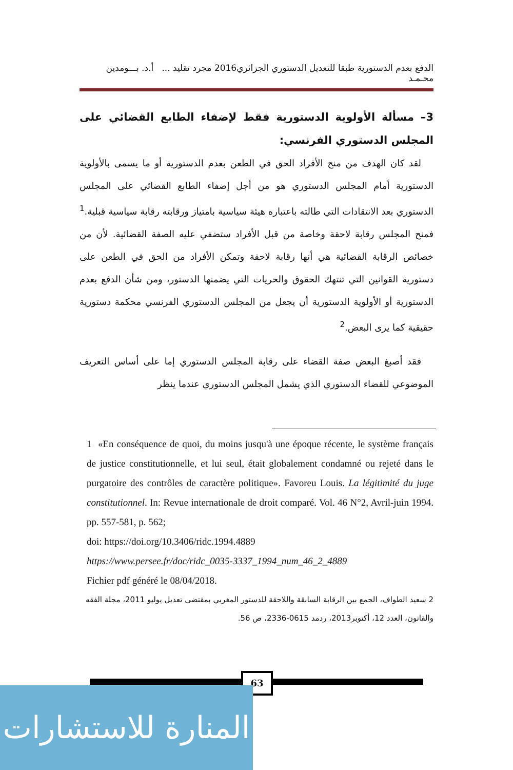الدفع بعدم الدستورية طبقا للتعديل الدستوري الجزائري2016 مجرد تقليد ... أ.د. بـــومدين محـمـد
3– مسألة الأولوية الدستورية فقط لإضفاء الطابع القضائي على المجلس الدستوري الفرنسي:
لقد كان الهدف من منح الأفراد الحق في الطعن بعدم الدستورية أو ما يسمى بالأولوية الدستورية أمام المجلس الدستوري هو من أجل إضفاء الطابع القضائي على المجلس الدستوري بعد الانتقادات التي طالته باعتباره هيئة سياسية بامتياز ورقابته رقابة سياسية قبلية.<sup>1</sup> فمنح المجلس رقابة لاحقة وخاصة من قبل الأفراد ستضفي عليه الصفة القضائية. لأن من خصائص الرقابة القضائية هي أنها رقابة لاحقة وتمكن الأفراد من الحق في الطعن على دستورية القوانين التي تنتهك الحقوق والحريات التي يضمنها الدستور، ومن شأن الدفع بعدم الدستورية أو الأولوية الدستورية أن يجعل من المجلس الدستوري الفرنسي محكمة دستورية حقيقية كما يرى البعض.<sup>2</sup>
فقد أصبغ البعض صفة القضاء على رقابة المجلس الدستوري إما على أساس التعريف الموضوعي للقضاء الدستوري الذي يشمل المجلس الدستوري عندما ينظر
1 «En conséquence de quoi, du moins jusqu'à une époque récente, le système français de justice constitutionnelle, et lui seul, était globalement condamné ou rejeté dans le purgatoire des contrôles de caractère politique». Favoreu Louis. La légitimité du juge constitutionnel. In: Revue internationale de droit comparé. Vol. 46 N°2, Avril-juin 1994. pp. 557-581, p. 562;
doi: https://doi.org/10.3406/ridc.1994.4889
https://www.persee.fr/doc/ridc_0035-3337_1994_num_46_2_4889
Fichier pdf généré le 08/04/2018.
2 سعيد الطواف، الجمع بين الرقابة السابقة واللاحقة للدستور المغربي بمقتضى تعديل يوليو 2011، مجلة الفقه والقانون، العدد 12، أكتوبر2013، ردمد 0615-2336، ص 56.
63
المنارة للاستشارات